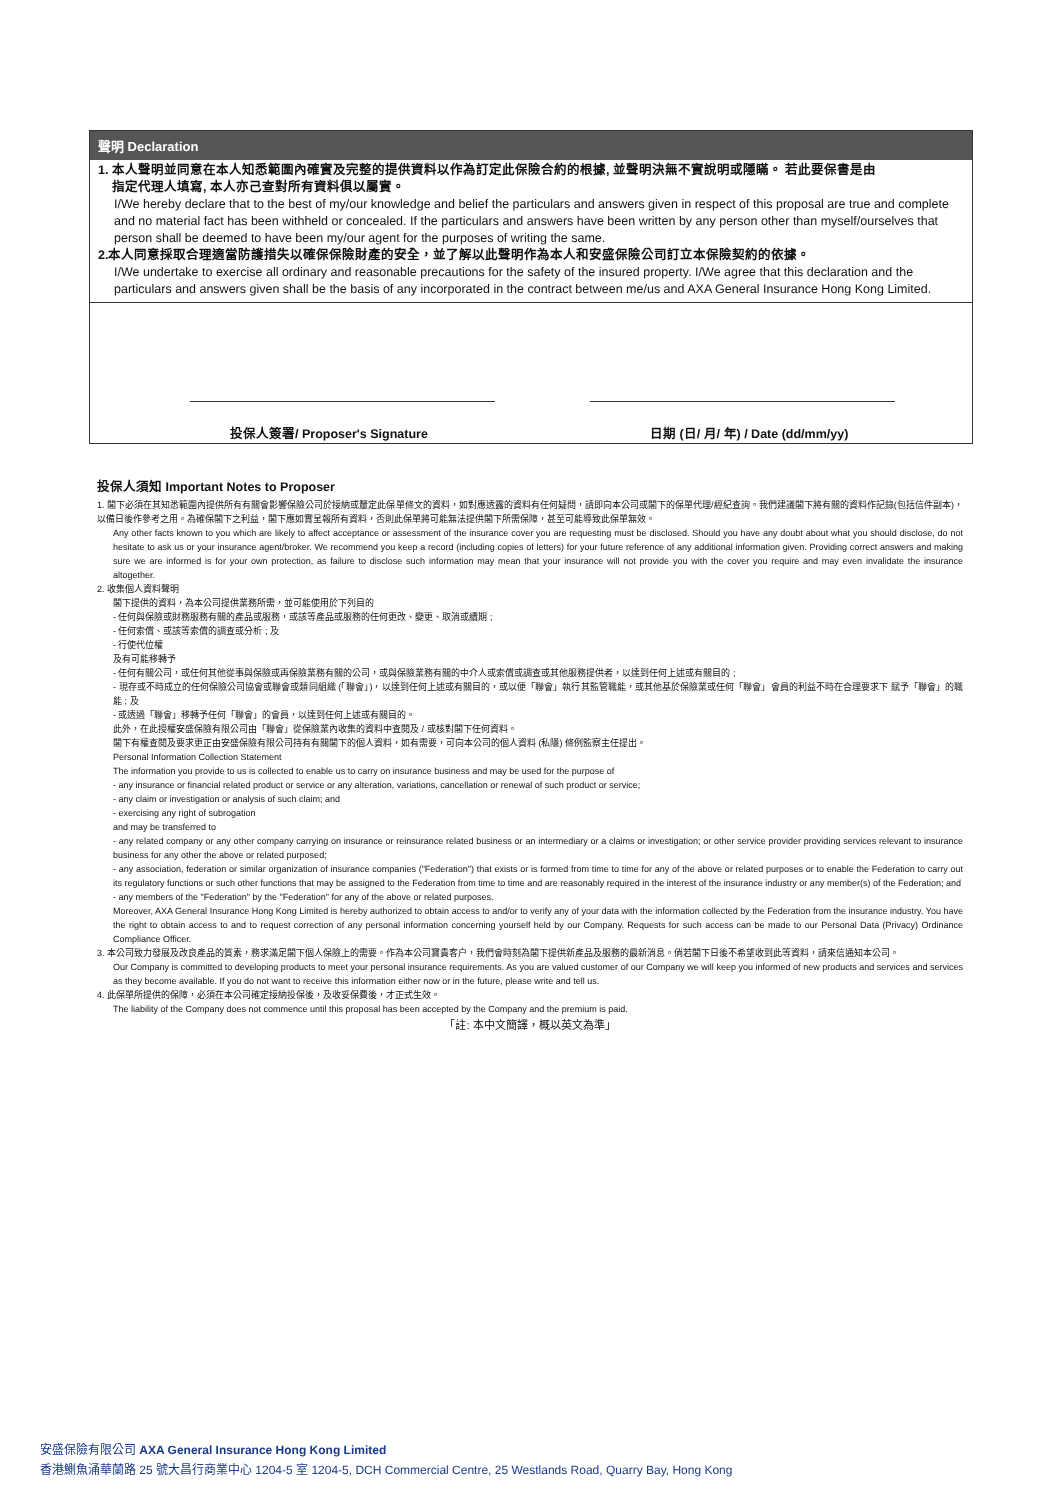聲明 Declaration
1. 本人聲明並同意在本人知悉範圍內確實及完整的提供資料以作為訂定此保險合約的根據, 並聲明決無不實說明或隱瞞。 若此要保書是由
指定代理人填寫, 本人亦己查對所有資料俱以屬實。
I/We hereby declare that to the best of my/our knowledge and belief the particulars and answers given in respect of this proposal are true and complete and no material fact has been withheld or concealed. If the particulars and answers have been written by any person other than myself/ourselves that person shall be deemed to have been my/our agent for the purposes of writing the same.
2.本人同意採取合理適當防護措失以確保保險財產的安全，並了解以此聲明作為本人和安盛保險公司訂立本保險契約的依據。
I/We undertake to exercise all ordinary and reasonable precautions for the safety of the insured property. I/We agree that this declaration and the particulars and answers given shall be the basis of any incorporated in the contract between me/us and AXA General Insurance Hong Kong Limited.
投保人簽署/ Proposer's Signature 日期 (日/ 月/ 年) / Date (dd/mm/yy)
投保人須知 Important Notes to Proposer
1. 閣下必須在其知悉範圍內提供所有有關會影響保險公司於接納或釐定此保單條文的資料，如對應透露的資料有任何疑問，請即向本公司或閣下的保單代理/經紀查詢。我們建議閣下將有關的資料作記錄(包括信件副本)，以備日後作參考之用。為確保閣下之利益，閣下應如實呈報所有資料，否則此保單將可能無法提供閣下所需保障，甚至可能導致此保單無效。
Any other facts known to you which are likely to affect acceptance or assessment of the insurance cover you are requesting must be disclosed. Should you have any doubt about what you should disclose, do not hesitate to ask us or your insurance agent/broker. We recommend you keep a record (including copies of letters) for your future reference of any additional information given. Providing correct answers and making sure we are informed is for your own protection, as failure to disclose such information may mean that your insurance will not provide you with the cover you require and may even invalidate the insurance altogether.
2. 收集個人資料聲明
閣下提供的資料，為本公司提供業務所需，並可能使用於下列目的
- 任何與保險或財務服務有關的產品或服務，或該等產品或服務的任何更改、變更、取消或續期 ;
- 任何索償、或該等索償的調查或分析 ; 及
- 行使代位權
及有可能移轉予
- 任何有關公司，或任何其他從事與保險或再保險業務有關的公司，或與保險業務有關的中介人或索償或調查或其他服務提供者，以達到任何上述或有關目的 ;
- 現存或不時成立的任何保險公司協會或聯會或類同組織 (「聯會」)，以達到任何上述或有關目的，或以便「聯會」執行其監管職能，或其他基於保險業或任何「聯會」會員的利益不時在合理要求下 賦予「聯會」的職能 ; 及
- 或透過「聯會」移轉予任何「聯會」的會員，以達到任何上述或有關目的。
此外，在此授權安盛保險有限公司由「聯會」從保險業內收集的資料中查閱及 / 或核對閣下任何資料。
閣下有權查閱及要求更正由安盛保險有限公司持有有關閣下的個人資料，如有需要，可向本公司的個人資料 (私隱) 條例監察主任提出。
Personal Information Collection Statement
The information you provide to us is collected to enable us to carry on insurance business and may be used for the purpose of
- any insurance or financial related product or service or any alteration, variations, cancellation or renewal of such product or service;
- any claim or investigation or analysis of such claim; and
- exercising any right of subrogation
and may be transferred to
- any related company or any other company carrying on insurance or reinsurance related business or an intermediary or a claims or investigation; or other service provider providing services relevant to insurance business for any other the above or related purposed;
- any association, federation or similar organization of insurance companies ("Federation") that exists or is formed from time to time for any of the above or related purposes or to enable the Federation to carry out its regulatory functions or such other functions that may be assigned to the Federation from time to time and are reasonably required in the interest of the insurance industry or any member(s) of the Federation; and
- any members of the "Federation" by the "Federation" for any of the above or related purposes.
Moreover, AXA General Insurance Hong Kong Limited is hereby authorized to obtain access to and/or to verify any of your data with the information collected by the Federation from the insurance industry. You have the right to obtain access to and to request correction of any personal information concerning yourself held by our Company. Requests for such access can be made to our Personal Data (Privacy) Ordinance Compliance Officer.
3. 本公司致力發展及改良產品的質素，務求滿足閣下個人保險上的需要。作為本公司寶貴客户，我們會時刻為閣下提供新產品及服務的最新消息。倘若閣下日後不希望收到此等資料，請來信通知本公司。
Our Company is committed to developing products to meet your personal insurance requirements. As you are valued customer of our Company we will keep you informed of new products and services and services as they become available. If you do not want to receive this information either now or in the future, please write and tell us.
4. 此保單所提供的保障，必須在本公司確定接納投保後，及收妥保費後，才正式生效。
The liability of the Company does not commence until this proposal has been accepted by the Company and the premium is paid.
「註: 本中文簡譯，概以英文為準」
安盛保險有限公司 AXA General Insurance Hong Kong Limited
香港鰂魚涌華蘭路 25 號大昌行商業中心 1204-5 室 1204-5, DCH Commercial Centre, 25 Westlands Road, Quarry Bay, Hong Kong